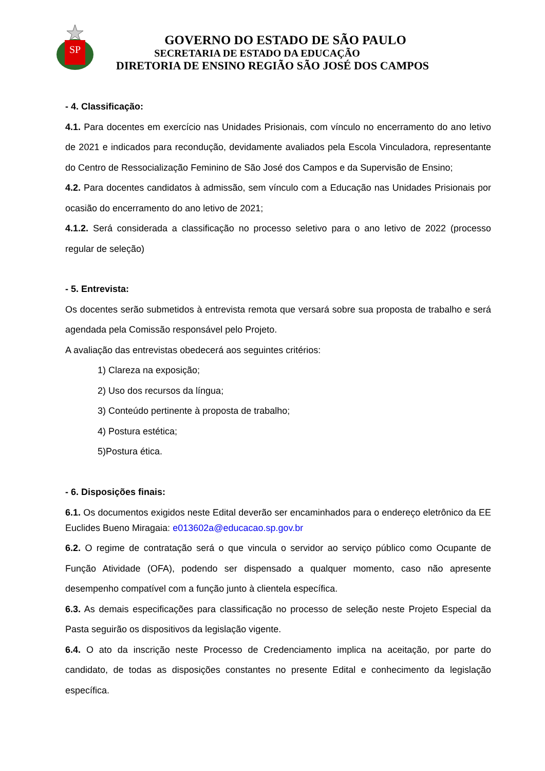SP
GOVERNO DO ESTADO DE SÃO PAULO
SECRETARIA DE ESTADO DA EDUCAÇÃO
DIRETORIA DE ENSINO REGIÃO SÃO JOSÉ DOS CAMPOS
- 4. Classificação:
4.1. Para docentes em exercício nas Unidades Prisionais, com vínculo no encerramento do ano letivo de 2021 e indicados para recondução, devidamente avaliados pela Escola Vinculadora, representante do Centro de Ressocialização Feminino de São José dos Campos e da Supervisão de Ensino;
4.2. Para docentes candidatos à admissão, sem vínculo com a Educação nas Unidades Prisionais por ocasião do encerramento do ano letivo de 2021;
4.1.2. Será considerada a classificação no processo seletivo para o ano letivo de 2022 (processo regular de seleção)
- 5. Entrevista:
Os docentes serão submetidos à entrevista remota que versará sobre sua proposta de trabalho e será agendada pela Comissão responsável pelo Projeto.
A avaliação das entrevistas obedecerá aos seguintes critérios:
1) Clareza na exposição;
2) Uso dos recursos da língua;
3) Conteúdo pertinente à proposta de trabalho;
4) Postura estética;
5)Postura ética.
- 6. Disposições finais:
6.1. Os documentos exigidos neste Edital deverão ser encaminhados para o endereço eletrônico da EE Euclides Bueno Miragaia: e013602a@educacao.sp.gov.br
6.2. O regime de contratação será o que vincula o servidor ao serviço público como Ocupante de Função Atividade (OFA), podendo ser dispensado a qualquer momento, caso não apresente desempenho compatível com a função junto à clientela específica.
6.3. As demais especificações para classificação no processo de seleção neste Projeto Especial da Pasta seguirão os dispositivos da legislação vigente.
6.4. O ato da inscrição neste Processo de Credenciamento implica na aceitação, por parte do candidato, de todas as disposições constantes no presente Edital e conhecimento da legislação específica.